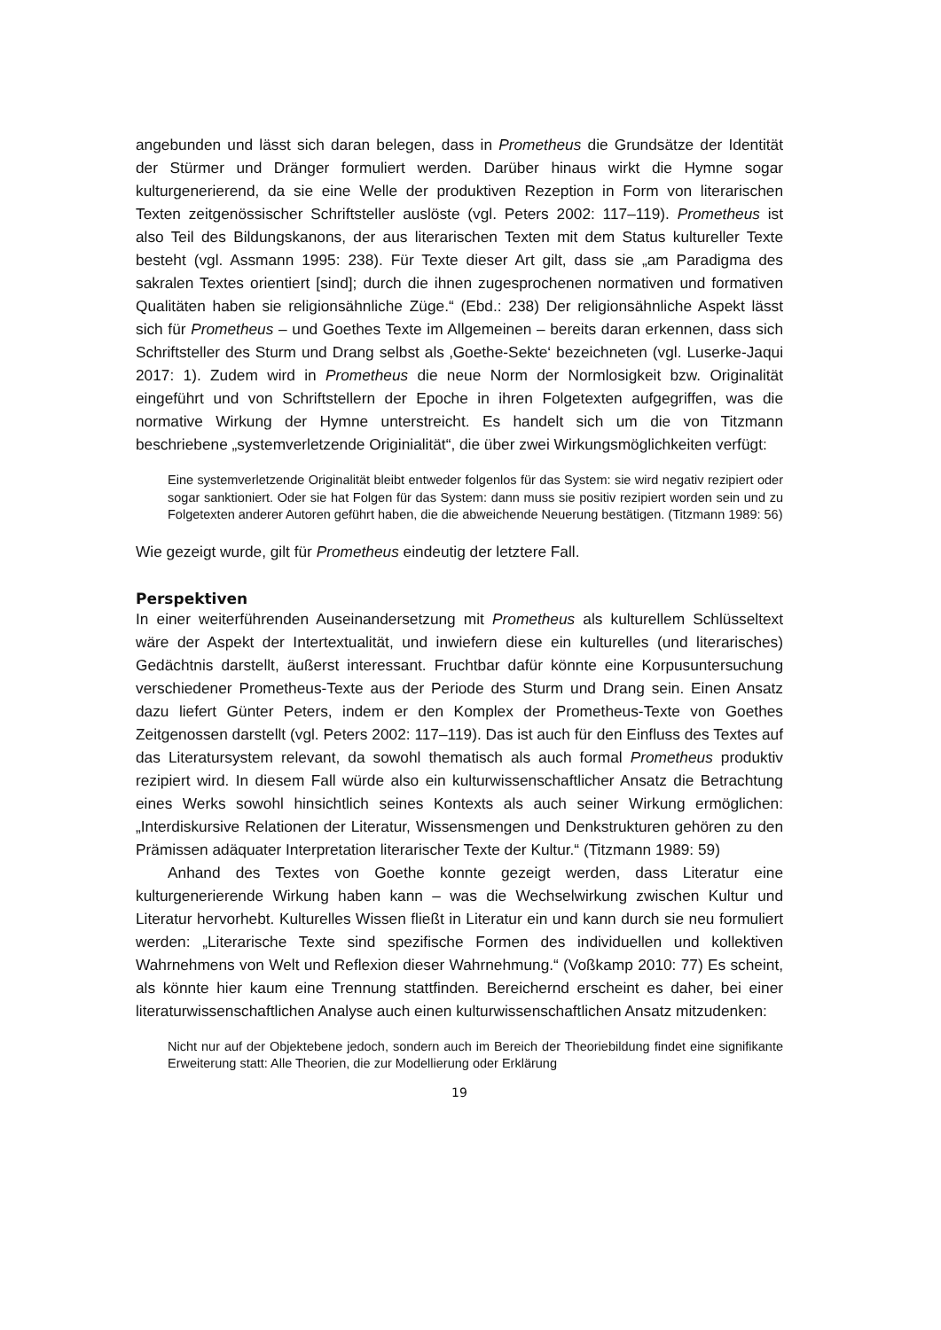angebunden und lässt sich daran belegen, dass in Prometheus die Grundsätze der Identität der Stürmer und Dränger formuliert werden. Darüber hinaus wirkt die Hymne sogar kulturgenerierend, da sie eine Welle der produktiven Rezeption in Form von literarischen Texten zeitgenössischer Schriftsteller auslöste (vgl. Peters 2002: 117–119). Prometheus ist also Teil des Bildungskanons, der aus literarischen Texten mit dem Status kultureller Texte besteht (vgl. Assmann 1995: 238). Für Texte dieser Art gilt, dass sie „am Paradigma des sakralen Textes orientiert [sind]; durch die ihnen zugesprochenen normativen und formativen Qualitäten haben sie religionsähnliche Züge.“ (Ebd.: 238) Der religionsähnliche Aspekt lässt sich für Prometheus – und Goethes Texte im Allgemeinen – bereits daran erkennen, dass sich Schriftsteller des Sturm und Drang selbst als ‚Goethe-Sekte‘ bezeichneten (vgl. Luserke-Jaqui 2017: 1). Zudem wird in Prometheus die neue Norm der Normlosigkeit bzw. Originalität eingeführt und von Schriftstellern der Epoche in ihren Folgetexten aufgegriffen, was die normative Wirkung der Hymne unterstreicht. Es handelt sich um die von Titzmann beschriebene „systemverletzende Originialität“, die über zwei Wirkungsmöglichkeiten verfügt:
Eine systemverletzende Originalität bleibt entweder folgenlos für das System: sie wird negativ rezipiert oder sogar sanktioniert. Oder sie hat Folgen für das System: dann muss sie positiv rezipiert worden sein und zu Folgetexten anderer Autoren geführt haben, die die abweichende Neuerung bestätigen. (Titzmann 1989: 56)
Wie gezeigt wurde, gilt für Prometheus eindeutig der letztere Fall.
Perspektiven
In einer weiterführenden Auseinandersetzung mit Prometheus als kulturellem Schlüsseltext wäre der Aspekt der Intertextualität, und inwiefern diese ein kulturelles (und literarisches) Gedächtnis darstellt, äußerst interessant. Fruchtbar dafür könnte eine Korpusuntersuchung verschiedener Prometheus-Texte aus der Periode des Sturm und Drang sein. Einen Ansatz dazu liefert Günter Peters, indem er den Komplex der Prometheus-Texte von Goethes Zeitgenossen darstellt (vgl. Peters 2002: 117–119). Das ist auch für den Einfluss des Textes auf das Literatursystem relevant, da sowohl thematisch als auch formal Prometheus produktiv rezipiert wird. In diesem Fall würde also ein kulturwissenschaftlicher Ansatz die Betrachtung eines Werks sowohl hinsichtlich seines Kontexts als auch seiner Wirkung ermöglichen: „Interdiskursive Relationen der Literatur, Wissensmengen und Denkstrukturen gehören zu den Prämissen adäquater Interpretation literarischer Texte der Kultur.“ (Titzmann 1989: 59)
Anhand des Textes von Goethe konnte gezeigt werden, dass Literatur eine kulturgenerierende Wirkung haben kann – was die Wechselwirkung zwischen Kultur und Literatur hervorhebt. Kulturelles Wissen fließt in Literatur ein und kann durch sie neu formuliert werden: „Literarische Texte sind spezifische Formen des individuellen und kollektiven Wahrnehmens von Welt und Reflexion dieser Wahrnehmung.“ (Voßkamp 2010: 77) Es scheint, als könnte hier kaum eine Trennung stattfinden. Bereichernd erscheint es daher, bei einer literaturwissenschaftlichen Analyse auch einen kulturwissenschaftlichen Ansatz mitzudenken:
Nicht nur auf der Objektebene jedoch, sondern auch im Bereich der Theoriebildung findet eine signifikante Erweiterung statt: Alle Theorien, die zur Modellierung oder Erklärung
19